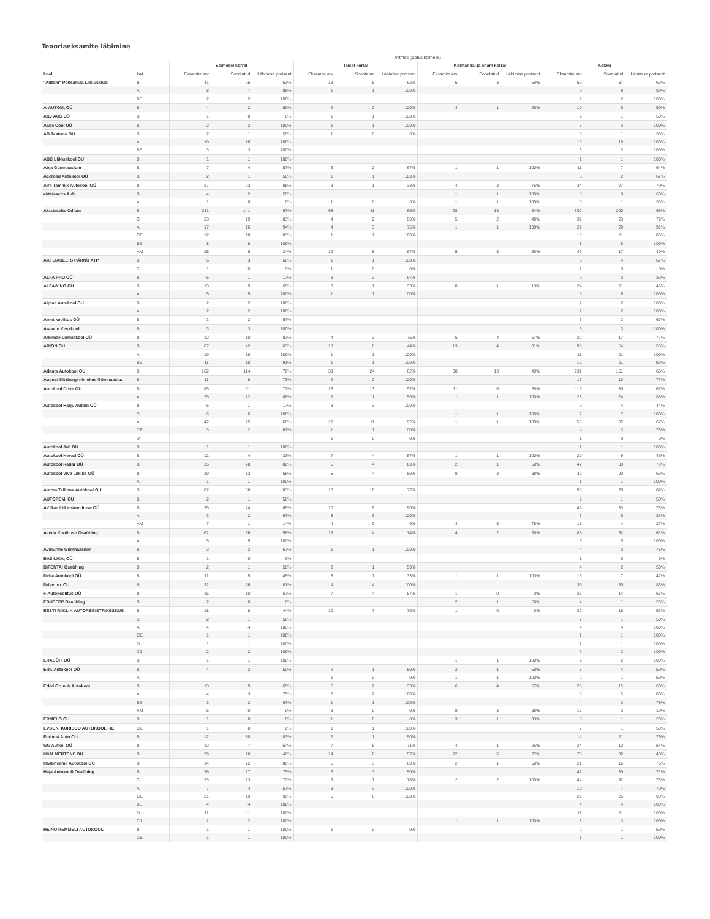Teooriaeksamite läbimine
| | | mitmes (jaotus kolmeks) | | | | | | | | | | | |
| --- | --- | --- | --- | --- | --- | --- | --- | --- | --- | --- | --- | --- | --- |
| | | Esimesel korral | | | Teisel korral | | | Kolmandal ja enam korral | | | Kokku | | |
| kool | kat | Eksamite arv | Sooritatud | Läbimise protsent | Eksamite arv | Sooritatud | Läbimise protsent | Eksamite arv | Sooritatud | Läbimise protsent | Eksamite arv | Sooritatud | Läbimise protsent |
| "Autom" Põltsamaa Liiklusklubi | B | 41 | 26 | 63% | 13 | 8 | 62% | 5 | 3 | 60% | 59 | 37 | 63% |
| | A | 8 | 7 | 88% | 1 | 1 | 100% | | | | 9 | 8 | 89% |
| | BE | 2 | 2 | 100% | | | | | | | 2 | 2 | 100% |
| A-AUTOM, OÜ | B | 4 | 2 | 50% | 2 | 2 | 100% | 4 | 1 | 25% | 10 | 5 | 50% |
| A&J AUS OÜ | B | 1 | 0 | 0% | 1 | 1 | 100% | | | | 2 | 1 | 50% |
| Aabe Cool UÜ | B | 2 | 2 | 100% | 1 | 1 | 100% | | | | 3 | 3 | 100% |
| AB Testudo OÜ | B | 2 | 1 | 50% | 1 | 0 | 0% | | | | 3 | 1 | 33% |
| | A | 10 | 10 | 100% | | | | | | | 10 | 10 | 100% |
| | BE | 3 | 3 | 100% | | | | | | | 3 | 3 | 100% |
| ABC Liikluskool OÜ | B | 1 | 1 | 100% | | | | | | | 1 | 1 | 100% |
| Abja Gümnaasium | B | 7 | 4 | 57% | 3 | 2 | 67% | 1 | 1 | 100% | 11 | 7 | 64% |
| Aceroad Autokool OÜ | B | 2 | 1 | 50% | 1 | 1 | 100% | | | | 3 | 2 | 67% |
| Aire Tammik Autokool OÜ | B | 27 | 23 | 85% | 3 | 1 | 33% | 4 | 3 | 75% | 34 | 27 | 79% |
| aktsiaselts Aide | B | 4 | 2 | 50% | | | | 1 | 1 | 100% | 5 | 3 | 60% |
| | A | 1 | 0 | 0% | 1 | 0 | 0% | 1 | 1 | 100% | 3 | 1 | 33% |
| Aktsiaselts Odium | B | 211 | 141 | 67% | 63 | 41 | 65% | 28 | 18 | 64% | 302 | 200 | 66% |
| | C | 23 | 19 | 83% | 4 | 2 | 50% | 5 | 2 | 40% | 32 | 23 | 72% |
| | A | 17 | 16 | 94% | 4 | 3 | 75% | 1 | 1 | 100% | 22 | 20 | 91% |
| | CE | 12 | 10 | 83% | 1 | 1 | 100% | | | | 13 | 11 | 85% |
| | BE | 8 | 8 | 100% | | | | | | | 8 | 8 | 100% |
| | AM | 25 | 6 | 24% | 12 | 8 | 67% | 5 | 3 | 60% | 42 | 17 | 40% |
| AKTSIASELTS PÄRNU ATP | B | 5 | 3 | 60% | 1 | 1 | 100% | | | | 6 | 4 | 67% |
| | C | 1 | 0 | 0% | 1 | 0 | 0% | | | | 2 | 0 | 0% |
| ALFA PRO OÜ | B | 6 | 1 | 17% | 3 | 2 | 67% | | | | 9 | 3 | 33% |
| ALFAWING OÜ | B | 13 | 9 | 69% | 3 | 1 | 33% | 8 | 1 | 13% | 24 | 11 | 46% |
| | A | 5 | 5 | 100% | 1 | 1 | 100% | | | | 6 | 6 | 100% |
| Alpine Autokool OÜ | B | 2 | 2 | 100% | | | | | | | 2 | 2 | 100% |
| | A | 2 | 2 | 100% | | | | | | | 2 | 2 | 100% |
| Ametikoolitus OÜ | B | 3 | 2 | 67% | | | | | | | 3 | 2 | 67% |
| Aravete Keskkool | B | 3 | 3 | 100% | | | | | | | 3 | 3 | 100% |
| Arbimäe Liikluskool OÜ | B | 12 | 10 | 83% | 4 | 3 | 75% | 6 | 4 | 67% | 22 | 17 | 77% |
| ARION OÜ | B | 67 | 42 | 63% | 18 | 8 | 44% | 13 | 4 | 31% | 98 | 54 | 55% |
| | A | 10 | 10 | 100% | 1 | 1 | 100% | | | | 11 | 11 | 100% |
| | BE | 11 | 10 | 91% | 1 | 1 | 100% | | | | 12 | 11 | 92% |
| Atlanta Autokool OÜ | B | 162 | 114 | 70% | 39 | 24 | 62% | 30 | 13 | 43% | 231 | 151 | 65% |
| August Kitzbergi nimeline Gümnaasiu.. | B | 11 | 8 | 73% | 2 | 2 | 100% | | | | 13 | 10 | 77% |
| Autokool Drive OÜ | B | 85 | 61 | 72% | 23 | 13 | 57% | 11 | 6 | 55% | 119 | 80 | 67% |
| | A | 25 | 22 | 88% | 2 | 1 | 50% | 1 | 1 | 100% | 28 | 24 | 86% |
| Autokool Harju Autom OÜ | B | 6 | 1 | 17% | 3 | 3 | 100% | | | | 9 | 4 | 44% |
| | C | 6 | 6 | 100% | | | | 1 | 1 | 100% | 7 | 7 | 100% |
| | A | 42 | 25 | 60% | 12 | 11 | 92% | 1 | 1 | 100% | 55 | 37 | 67% |
| | CE | 3 | 2 | 67% | 1 | 1 | 100% | | | | 4 | 3 | 75% |
| | D | | | | 1 | 0 | 0% | | | | 1 | 0 | 0% |
| Autokool Jah OÜ | B | 1 | 1 | 100% | | | | | | | 1 | 1 | 100% |
| Autokool Kevad OÜ | B | 12 | 4 | 33% | 7 | 4 | 57% | 1 | 1 | 100% | 20 | 9 | 45% |
| Autokool Radar OÜ | B | 35 | 28 | 80% | 5 | 4 | 80% | 2 | 1 | 50% | 42 | 33 | 79% |
| Autokool Viva Liiklus OÜ | B | 19 | 13 | 68% | 5 | 4 | 80% | 8 | 3 | 38% | 32 | 20 | 63% |
| | A | 1 | 1 | 100% | | | | | | | 1 | 1 | 100% |
| Autom Tallinna Autokool OÜ | B | 82 | 68 | 83% | 13 | 10 | 77% | | | | 95 | 78 | 82% |
| AUTOREM, OÜ | B | 2 | 1 | 50% | | | | | | | 2 | 1 | 50% |
| AV Rae Liikluskoolituse OÜ | B | 35 | 24 | 69% | 10 | 9 | 90% | | | | 45 | 33 | 73% |
| | A | 3 | 2 | 67% | 3 | 3 | 100% | | | | 6 | 5 | 83% |
| | AM | 7 | 1 | 14% | 4 | 0 | 0% | 4 | 3 | 75% | 15 | 4 | 27% |
| Aveda Koolituse Osaühing | B | 62 | 36 | 58% | 19 | 14 | 74% | 4 | 2 | 50% | 85 | 52 | 61% |
| | A | 5 | 5 | 100% | | | | | | | 5 | 5 | 100% |
| Avinurme Gümnaasium | B | 3 | 2 | 67% | 1 | 1 | 100% | | | | 4 | 3 | 75% |
| BASILIKA, OÜ | B | 1 | 0 | 0% | | | | | | | 1 | 0 | 0% |
| BIFENTAI Osaühing | B | 2 | 1 | 50% | 2 | 1 | 50% | | | | 4 | 2 | 50% |
| Delta Autokool OÜ | B | 11 | 5 | 45% | 3 | 1 | 33% | 1 | 1 | 100% | 15 | 7 | 47% |
| DriveLux OÜ | B | 32 | 26 | 81% | 4 | 4 | 100% | | | | 36 | 30 | 83% |
| e-Autokoolitus OÜ | B | 15 | 10 | 67% | 7 | 4 | 57% | 1 | 0 | 0% | 23 | 14 | 61% |
| EDUSEPP Osaühing | B | 2 | 0 | 0% | | | | 2 | 1 | 50% | 4 | 1 | 25% |
| EESTI RIIKLIK AUTOREGISTRIKESKUS | B | 18 | 8 | 44% | 10 | 7 | 70% | 1 | 0 | 0% | 29 | 15 | 52% |
| | C | 2 | 1 | 50% | | | | | | | 2 | 1 | 50% |
| | A | 4 | 4 | 100% | | | | | | | 4 | 4 | 100% |
| | CE | 1 | 1 | 100% | | | | | | | 1 | 1 | 100% |
| | D | 1 | 1 | 100% | | | | | | | 1 | 1 | 100% |
| | C1 | 2 | 2 | 100% | | | | | | | 2 | 2 | 100% |
| ERASÕIT OÜ | B | 1 | 1 | 100% | | | | 1 | 1 | 100% | 2 | 2 | 100% |
| ERK Autokool OÜ | B | 4 | 2 | 50% | 2 | 1 | 50% | 2 | 1 | 50% | 8 | 4 | 50% |
| | A | | | | 1 | 0 | 0% | 1 | 1 | 100% | 2 | 1 | 50% |
| Erkki Orunuk Autokool | B | 13 | 9 | 69% | 6 | 2 | 33% | 6 | 4 | 67% | 25 | 15 | 60% |
| | A | 4 | 3 | 75% | 2 | 2 | 100% | | | | 6 | 5 | 83% |
| | BE | 3 | 2 | 67% | 1 | 1 | 100% | | | | 4 | 3 | 75% |
| | AM | 5 | 0 | 0% | 3 | 0 | 0% | 8 | 3 | 38% | 16 | 3 | 19% |
| ERMELO OÜ | B | 1 | 0 | 0% | 1 | 0 | 0% | 3 | 1 | 33% | 5 | 1 | 20% |
| EVGENI KURISOO AUTOKOOL FIE | CE | 1 | 0 | 0% | 1 | 1 | 100% | | | | 2 | 1 | 50% |
| Forbest Auto OÜ | B | 12 | 10 | 83% | 2 | 1 | 50% | | | | 14 | 11 | 79% |
| GG Autkol OÜ | B | 13 | 7 | 54% | 7 | 5 | 71% | 4 | 1 | 25% | 24 | 13 | 54% |
| H&M MERTENS OÜ | B | 39 | 18 | 46% | 14 | 8 | 57% | 22 | 6 | 27% | 75 | 32 | 43% |
| Haabneeme Autokool OÜ | B | 14 | 12 | 86% | 5 | 3 | 60% | 2 | 1 | 50% | 21 | 16 | 76% |
| Haja Autokooli Osaühing | B | 36 | 27 | 75% | 6 | 3 | 50% | | | | 42 | 30 | 71% |
| | C | 33 | 23 | 70% | 9 | 7 | 78% | 2 | 2 | 100% | 44 | 32 | 73% |
| | A | 7 | 4 | 57% | 3 | 3 | 100% | | | | 10 | 7 | 70% |
| | CE | 21 | 19 | 90% | 6 | 6 | 100% | | | | 27 | 25 | 93% |
| | BE | 4 | 4 | 100% | | | | | | | 4 | 4 | 100% |
| | D | 11 | 11 | 100% | | | | | | | 11 | 11 | 100% |
| | C1 | 2 | 2 | 100% | | | | 1 | 1 | 100% | 3 | 3 | 100% |
| HEINO REMMELI AUTOKOOL | B | 1 | 1 | 100% | 1 | 0 | 0% | | | | 2 | 1 | 50% |
| | CE | 1 | 1 | 100% | | | | | | | 1 | 1 | 100% |